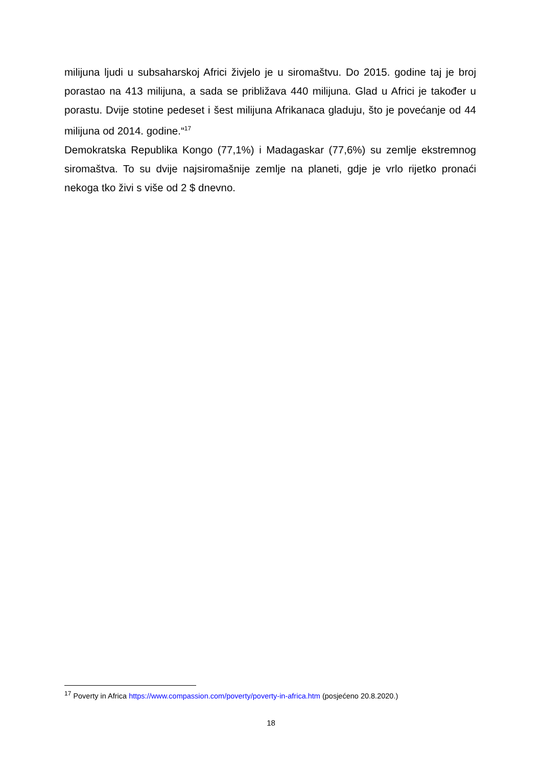milijuna ljudi u subsaharskoj Africi živjelo je u siromaštvu. Do 2015. godine taj je broj porastao na 413 milijuna, a sada se približava 440 milijuna. Glad u Africi je također u porastu. Dvije stotine pedeset i šest milijuna Afrikanaca gladuju, što je povećanje od 44 milijuna od 2014. godine.“<sup>17</sup>
Demokratska Republika Kongo (77,1%) i Madagaskar (77,6%) su zemlje ekstremnog siromaštva. To su dvije najsiromašnije zemlje na planeti, gdje je vrlo rijetko pronaći nekoga tko živi s više od 2 $ dnevno.
<sup>17</sup> Poverty in Africa https://www.compassion.com/poverty/poverty-in-africa.htm (posjećeno 20.8.2020.)
18